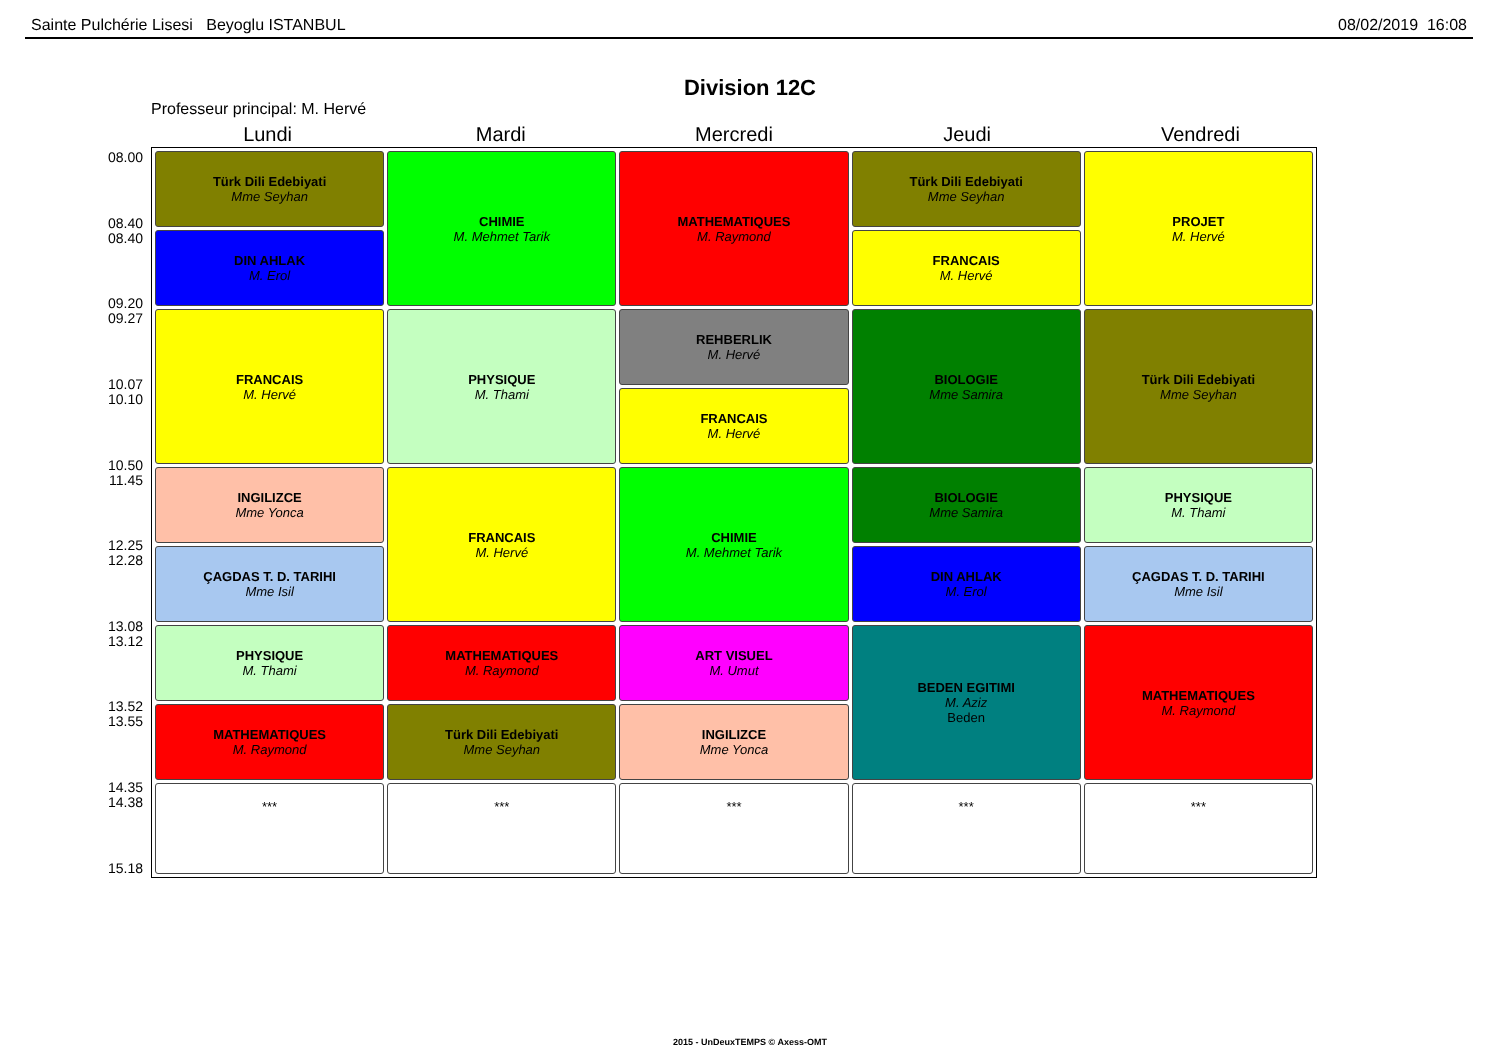Sainte Pulchérie Lisesi Beyoglu ISTANBUL 08/02/2019 16:08
Division 12C
Professeur principal: M. Hervé
08.00
08.40
08.40
09.20
09.27
10.07
10.10
10.50
11.45
12.25
12.28
13.08
13.12
13.52
13.55
14.35
14.38
15.18
| Lundi | Mardi | Mercredi | Jeudi | Vendredi |
| --- | --- | --- | --- | --- |
| Türk Dili Edebiyati Mme Seyhan | CHIMIE M. Mehmet Tarik | MATHEMATIQUES M. Raymond | Türk Dili Edebiyati Mme Seyhan | PROJET M. Hervé |
| DIN AHLAK M. Erol | | | FRANCAIS M. Hervé | |
| FRANCAIS M. Hervé | PHYSIQUE M. Thami | REHBERLIK M. Hervé | BIOLOGIE Mme Samira | Türk Dili Edebiyati Mme Seyhan |
| | | FRANCAIS M. Hervé | | |
| INGILIZCE Mme Yonca | FRANCAIS M. Hervé | CHIMIE M. Mehmet Tarik | BIOLOGIE Mme Samira | PHYSIQUE M. Thami |
| ÇAGDAS T. D. TARIHI Mme Isil | | | DIN AHLAK M. Erol | ÇAGDAS T. D. TARIHI Mme Isil |
| PHYSIQUE M. Thami | MATHEMATIQUES M. Raymond | ART VISUEL M. Umut | BEDEN EGITIMI M. Aziz Beden | MATHEMATIQUES M. Raymond |
| MATHEMATIQUES M. Raymond | Türk Dili Edebiyati Mme Seyhan | INGILIZCE Mme Yonca | | |
| *** | *** | *** | *** | *** |
2015 - UnDeuxTEMPS © Axess-OMT